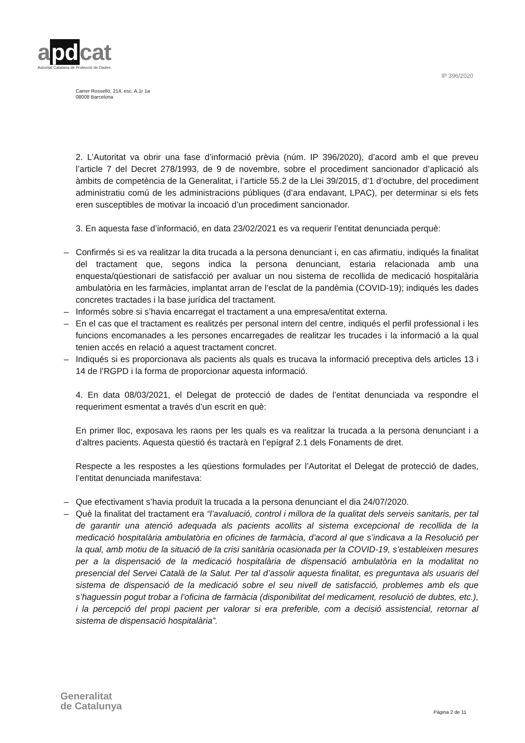a pd cat
Autoritat Catalana de Protecció de Dades
IP 396/2020
Carrer Rosselló, 214, esc. A,1r 1a
08008 Barcelona
2. L’Autoritat va obrir una fase d’informació prèvia (núm. IP 396/2020), d’acord amb el que preveu l’article 7 del Decret 278/1993, de 9 de novembre, sobre el procediment sancionador d’aplicació als àmbits de competència de la Generalitat, i l’article 55.2 de la Llei 39/2015, d’1 d’octubre, del procediment administratiu comú de les administracions públiques (d’ara endavant, LPAC), per determinar si els fets eren susceptibles de motivar la incoació d’un procediment sancionador.
3. En aquesta fase d’informació, en data 23/02/2021 es va requerir l’entitat denunciada perquè:
– Confirmés si es va realitzar la dita trucada a la persona denunciant i, en cas afirmatiu, indiqués la finalitat del tractament que, segons indica la persona denunciant, estaria relacionada amb una enquesta/qüestionari de satisfacció per avaluar un nou sistema de recollida de medicació hospitalària ambulatòria en les farmàcies, implantat arran de l’esclat de la pandèmia (COVID-19); indiqués les dades concretes tractades i la base jurídica del tractament.
– Informés sobre si s’havia encarregat el tractament a una empresa/entitat externa.
– En el cas que el tractament es realitzés per personal intern del centre, indiqués el perfil professional i les funcions encomanades a les persones encarregades de realitzar les trucades i la informació a la qual tenien accés en relació a aquest tractament concret.
– Indiqués si es proporcionava als pacients als quals es trucava la informació preceptiva dels articles 13 i 14 de l’RGPD i la forma de proporcionar aquesta informació.
4. En data 08/03/2021, el Delegat de protecció de dades de l’entitat denunciada va respondre el requeriment esmentat a través d’un escrit en què:
En primer lloc, exposava les raons per les quals es va realitzar la trucada a la persona denunciant i a d’altres pacients. Aquesta qüestió és tractarà en l’epígraf 2.1 dels Fonaments de dret.
Respecte a les respostes a les qüestions formulades per l’Autoritat el Delegat de protecció de dades, l’entitat denunciada manifestava:
– Que efectivament s’havia produït la trucada a la persona denunciant el dia 24/07/2020.
– Què la finalitat del tractament era “l’avaluació, control i millora de la qualitat dels serveis sanitaris, per tal de garantir una atenció adequada als pacients acollits al sistema excepcional de recollida de la medicació hospitalària ambulatòria en oficines de farmàcia, d’acord al que s’indicava a la Resolució per la qual, amb motiu de la situació de la crisi sanitària ocasionada per la COVID-19, s’estableixen mesures per a la dispensació de la medicació hospitalària de dispensació ambulatòria en la modalitat no presencial del Servei Català de la Salut. Per tal d’assolir aquesta finalitat, es preguntava als usuaris del sistema de dispensació de la medicació sobre el seu nivell de satisfacció, problemes amb els que s’haguessin pogut trobar a l’oficina de farmàcia (disponibilitat del medicament, resolució de dubtes, etc.), i la percepció del propi pacient per valorar si era preferible, com a decisió assistencial, retornar al sistema de dispensació hospitalària”.
Generalitat
de Catalunya
Pàgina 2 de 11